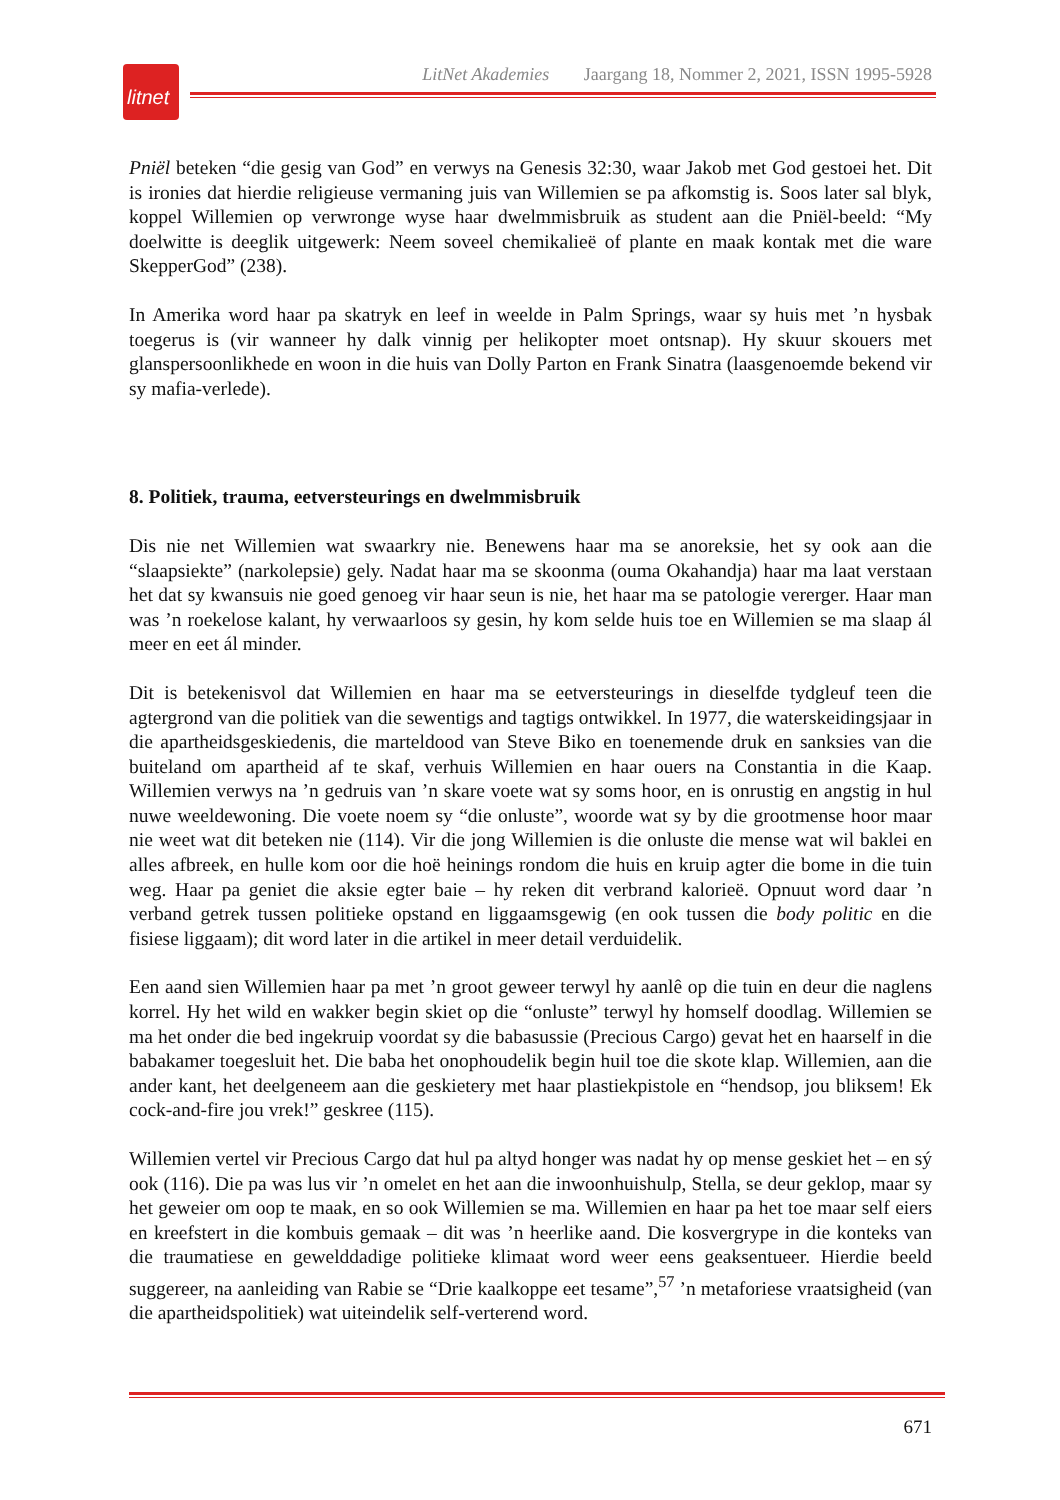litnet
LitNet Akademies Jaargang 18, Nommer 2, 2021, ISSN 1995-5928
Pniël beteken “die gesig van God” en verwys na Genesis 32:30, waar Jakob met God gestoei het. Dit is ironies dat hierdie religieuse vermaning juis van Willemien se pa afkomstig is. Soos later sal blyk, koppel Willemien op verwronge wyse haar dwelmmisbruik as student aan die Pniël-beeld: “My doelwitte is deeglik uitgewerk: Neem soveel chemikalieë of plante en maak kontak met die ware SkepperGod” (238).
In Amerika word haar pa skatryk en leef in weelde in Palm Springs, waar sy huis met ’n hysbak toegerus is (vir wanneer hy dalk vinnig per helikopter moet ontsnap). Hy skuur skouers met glanspersoonlikhede en woon in die huis van Dolly Parton en Frank Sinatra (laasgenoemde bekend vir sy mafia-verlede).
8. Politiek, trauma, eetversteurings en dwelmmisbruik
Dis nie net Willemien wat swaarkry nie. Benewens haar ma se anoreksie, het sy ook aan die “slaapsiekte” (narkolepsie) gely. Nadat haar ma se skoonma (ouma Okahandja) haar ma laat verstaan het dat sy kwansuis nie goed genoeg vir haar seun is nie, het haar ma se patologie vererger. Haar man was ’n roekelose kalant, hy verwaarloos sy gesin, hy kom selde huis toe en Willemien se ma slaap ál meer en eet ál minder.
Dit is betekenisvol dat Willemien en haar ma se eetversteurings in dieselfde tydgleuf teen die agtergrond van die politiek van die sewentigs and tagtigs ontwikkel. In 1977, die waterskeidingsjaar in die apartheidsgeskiedenis, die marteldood van Steve Biko en toenemende druk en sanksies van die buiteland om apartheid af te skaf, verhuis Willemien en haar ouers na Constantia in die Kaap. Willemien verwys na ’n gedruis van ’n skare voete wat sy soms hoor, en is onrustig en angstig in hul nuwe weeldewoning. Die voete noem sy “die onluste”, woorde wat sy by die grootmense hoor maar nie weet wat dit beteken nie (114). Vir die jong Willemien is die onluste die mense wat wil baklei en alles afbreek, en hulle kom oor die hoë heinings rondom die huis en kruip agter die bome in die tuin weg. Haar pa geniet die aksie egter baie – hy reken dit verbrand kalorieë. Opnuut word daar ’n verband getrek tussen politieke opstand en liggaamsgewig (en ook tussen die body politic en die fisiese liggaam); dit word later in die artikel in meer detail verduidelik.
Een aand sien Willemien haar pa met ’n groot geweer terwyl hy aanlê op die tuin en deur die naglens korrel. Hy het wild en wakker begin skiet op die “onluste” terwyl hy homself doodlag. Willemien se ma het onder die bed ingekruip voordat sy die babasussie (Precious Cargo) gevat het en haarself in die babakamer toegesluit het. Die baba het onophoudelik begin huil toe die skote klap. Willemien, aan die ander kant, het deelgeneem aan die geskietery met haar plastiekpistole en “hendsop, jou bliksem! Ek cock-and-fire jou vrek!” geskree (115).
Willemien vertel vir Precious Cargo dat hul pa altyd honger was nadat hy op mense geskiet het – en sý ook (116). Die pa was lus vir ’n omelet en het aan die inwoonhuishulp, Stella, se deur geklop, maar sy het geweier om oop te maak, en so ook Willemien se ma. Willemien en haar pa het toe maar self eiers en kreefstert in die kombuis gemaak – dit was ’n heerlike aand. Die kosvergrype in die konteks van die traumatiese en gewelddadige politieke klimaat word weer eens geaksentueer. Hierdie beeld suggereer, na aanleiding van Rabie se “Drie kaalkoppe eet tesame”,<sup>57</sup> ’n metaforiese vraatsigheid (van die apartheidspolitiek) wat uiteindelik self-verterend word.
671